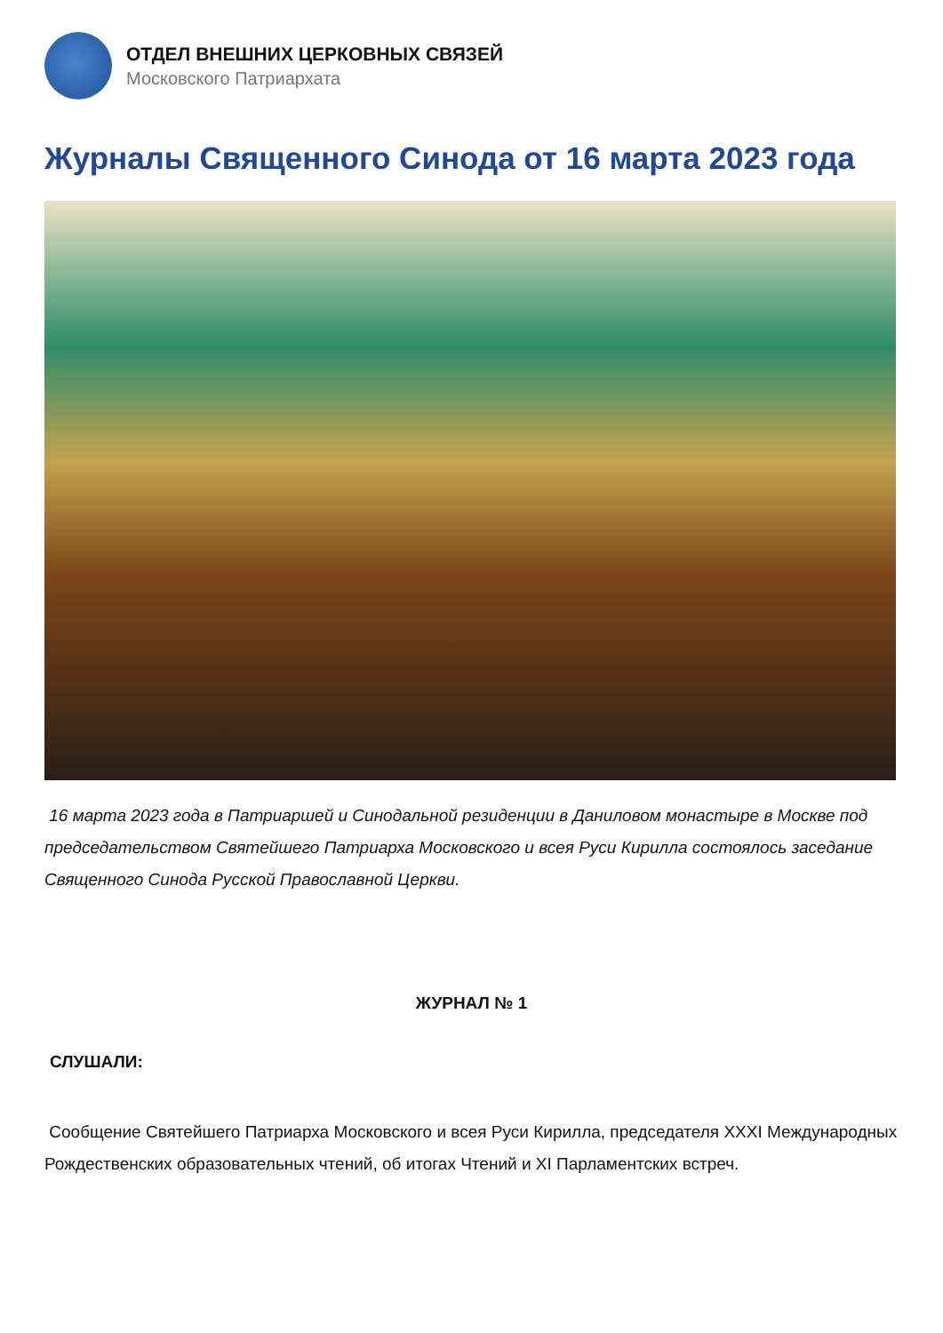ОТДЕЛ ВНЕШНИХ ЦЕРКОВНЫХ СВЯЗЕЙ
Московского Патриархата
Журналы Священного Синода от 16 марта 2023 года
16 марта 2023 года в Патриаршей и Синодальной резиденции в Даниловом монастыре в Москве под председательством Святейшего Патриарха Московского и всея Руси Кирилла состоялось заседание Священного Синода Русской Православной Церкви.
ЖУРНАЛ № 1
СЛУШАЛИ:
Сообщение Святейшего Патриарха Московского и всея Руси Кирилла, председателя XXXI Международных Рождественских образовательных чтений, об итогах Чтений и XI Парламентских встреч.